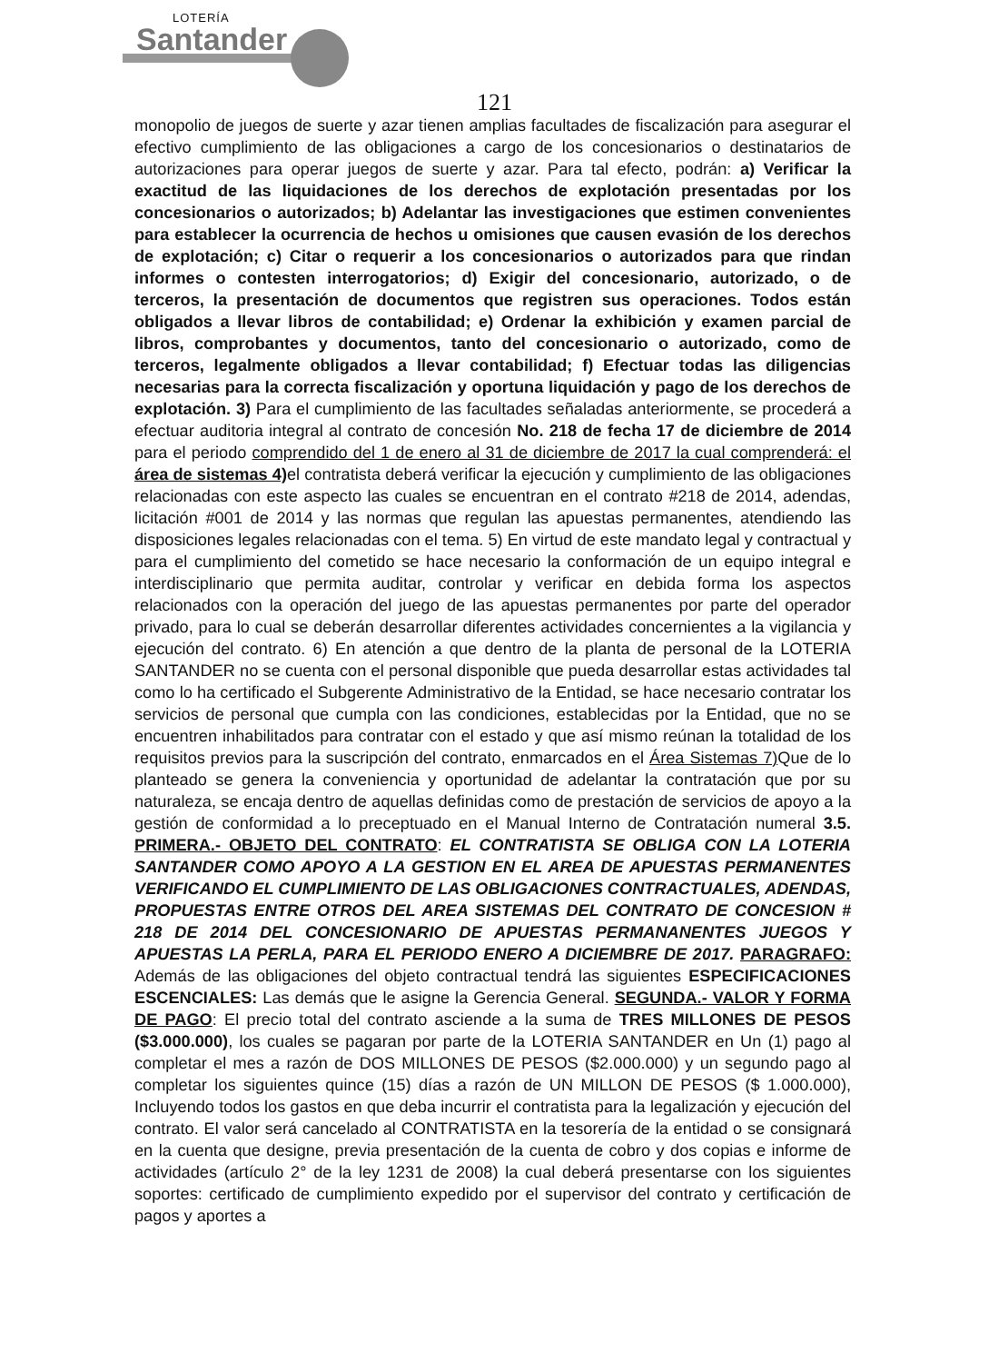LOTERÍA
Santander
121
monopolio de juegos de suerte y azar tienen amplias facultades de fiscalización para asegurar el efectivo cumplimiento de las obligaciones a cargo de los concesionarios o destinatarios de autorizaciones para operar juegos de suerte y azar. Para tal efecto, podrán: a) Verificar la exactitud de las liquidaciones de los derechos de explotación presentadas por los concesionarios o autorizados; b) Adelantar las investigaciones que estimen convenientes para establecer la ocurrencia de hechos u omisiones que causen evasión de los derechos de explotación; c) Citar o requerir a los concesionarios o autorizados para que rindan informes o contesten interrogatorios; d) Exigir del concesionario, autorizado, o de terceros, la presentación de documentos que registren sus operaciones. Todos están obligados a llevar libros de contabilidad; e) Ordenar la exhibición y examen parcial de libros, comprobantes y documentos, tanto del concesionario o autorizado, como de terceros, legalmente obligados a llevar contabilidad; f) Efectuar todas las diligencias necesarias para la correcta fiscalización y oportuna liquidación y pago de los derechos de explotación. 3) Para el cumplimiento de las facultades señaladas anteriormente, se procederá a efectuar auditoria integral al contrato de concesión No. 218 de fecha 17 de diciembre de 2014 para el periodo comprendido del 1 de enero al 31 de diciembre de 2017 la cual comprenderá: el área de sistemas 4) el contratista deberá verificar la ejecución y cumplimiento de las obligaciones relacionadas con este aspecto las cuales se encuentran en el contrato #218 de 2014, adendas, licitación #001 de 2014 y las normas que regulan las apuestas permanentes, atendiendo las disposiciones legales relacionadas con el tema. 5) En virtud de este mandato legal y contractual y para el cumplimiento del cometido se hace necesario la conformación de un equipo integral e interdisciplinario que permita auditar, controlar y verificar en debida forma los aspectos relacionados con la operación del juego de las apuestas permanentes por parte del operador privado, para lo cual se deberán desarrollar diferentes actividades concernientes a la vigilancia y ejecución del contrato. 6) En atención a que dentro de la planta de personal de la LOTERIA SANTANDER no se cuenta con el personal disponible que pueda desarrollar estas actividades tal como lo ha certificado el Subgerente Administrativo de la Entidad, se hace necesario contratar los servicios de personal que cumpla con las condiciones, establecidas por la Entidad, que no se encuentren inhabilitados para contratar con el estado y que así mismo reúnan la totalidad de los requisitos previos para la suscripción del contrato, enmarcados en el Área Sistemas 7) Que de lo planteado se genera la conveniencia y oportunidad de adelantar la contratación que por su naturaleza, se encaja dentro de aquellas definidas como de prestación de servicios de apoyo a la gestión de conformidad a lo preceptuado en el Manual Interno de Contratación numeral 3.5. PRIMERA.- OBJETO DEL CONTRATO: EL CONTRATISTA SE OBLIGA CON LA LOTERIA SANTANDER COMO APOYO A LA GESTION EN EL AREA DE APUESTAS PERMANENTES VERIFICANDO EL CUMPLIMIENTO DE LAS OBLIGACIONES CONTRACTUALES, ADENDAS, PROPUESTAS ENTRE OTROS DEL AREA SISTEMAS DEL CONTRATO DE CONCESION # 218 DE 2014 DEL CONCESIONARIO DE APUESTAS PERMANANENTES JUEGOS Y APUESTAS LA PERLA, PARA EL PERIODO ENERO A DICIEMBRE DE 2017. PARAGRAFO: Además de las obligaciones del objeto contractual tendrá las siguientes ESPECIFICACIONES ESCENCIALES: Las demás que le asigne la Gerencia General. SEGUNDA.- VALOR Y FORMA DE PAGO: El precio total del contrato asciende a la suma de TRES MILLONES DE PESOS ($3.000.000), los cuales se pagaran por parte de la LOTERIA SANTANDER en Un (1) pago al completar el mes a razón de DOS MILLONES DE PESOS ($2.000.000) y un segundo pago al completar los siguientes quince (15) días a razón de UN MILLON DE PESOS ($ 1.000.000), Incluyendo todos los gastos en que deba incurrir el contratista para la legalización y ejecución del contrato. El valor será cancelado al CONTRATISTA en la tesorería de la entidad o se consignará en la cuenta que designe, previa presentación de la cuenta de cobro y dos copias e informe de actividades (artículo 2° de la ley 1231 de 2008) la cual deberá presentarse con los siguientes soportes: certificado de cumplimiento expedido por el supervisor del contrato y certificación de pagos y aportes a